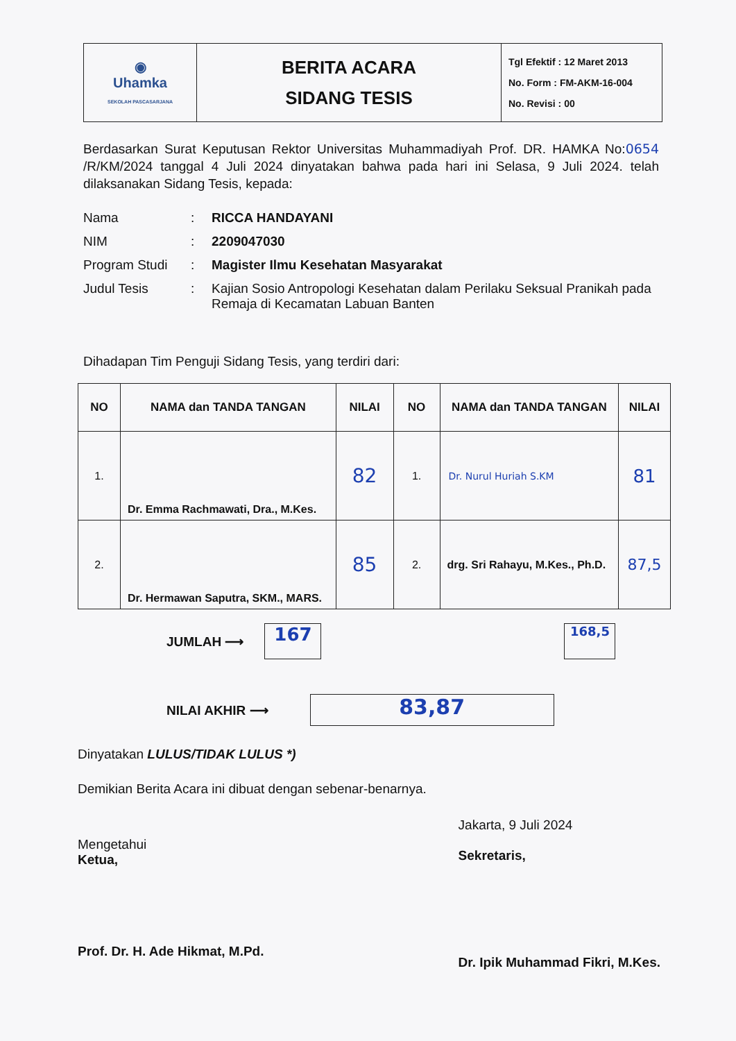| ◉ Uhamka SEKOLAH PASCASARJANA | BERITA ACARA SIDANG TESIS | Tgl Efektif : 12 Maret 2013 No. Form : FM-AKM-16-004 No. Revisi : 00 |
Berdasarkan Surat Keputusan Rektor Universitas Muhammadiyah Prof. DR. HAMKA No:0654 /R/KM/2024 tanggal 4 Juli 2024 dinyatakan bahwa pada hari ini Selasa, 9 Juli 2024. telah dilaksanakan Sidang Tesis, kepada:
| Nama | : | RICCA HANDAYANI |
| NIM | : | 2209047030 |
| Program Studi | : | Magister Ilmu Kesehatan Masyarakat |
| Judul Tesis | : | Kajian Sosio Antropologi Kesehatan dalam Perilaku Seksual Pranikah pada Remaja di Kecamatan Labuan Banten |
Dihadapan Tim Penguji Sidang Tesis, yang terdiri dari:
| NO | NAMA dan TANDA TANGAN | NILAI | NO | NAMA dan TANDA TANGAN | NILAI |
| --- | --- | --- | --- | --- | --- |
| 1. | Dr. Emma Rachmawati, Dra., M.Kes. | 82 | 1. | Dr. Nurul Huriah S.KM | 81 |
| 2. | Dr. Hermawan Saputra, SKM., MARS. | 85 | 2. | drg. Sri Rahayu, M.Kes., Ph.D. | 87,5 |
JUMLAH ⟶ 167 168,5
NILAI AKHIR ⟶ 83,87
Dinyatakan LULUS/TIDAK LULUS *)
Demikian Berita Acara ini dibuat dengan sebenar-benarnya.
Mengetahui
Ketua,
Prof. Dr. H. Ade Hikmat, M.Pd.
Jakarta, 9 Juli 2024
Sekretaris,
Dr. Ipik Muhammad Fikri, M.Kes.